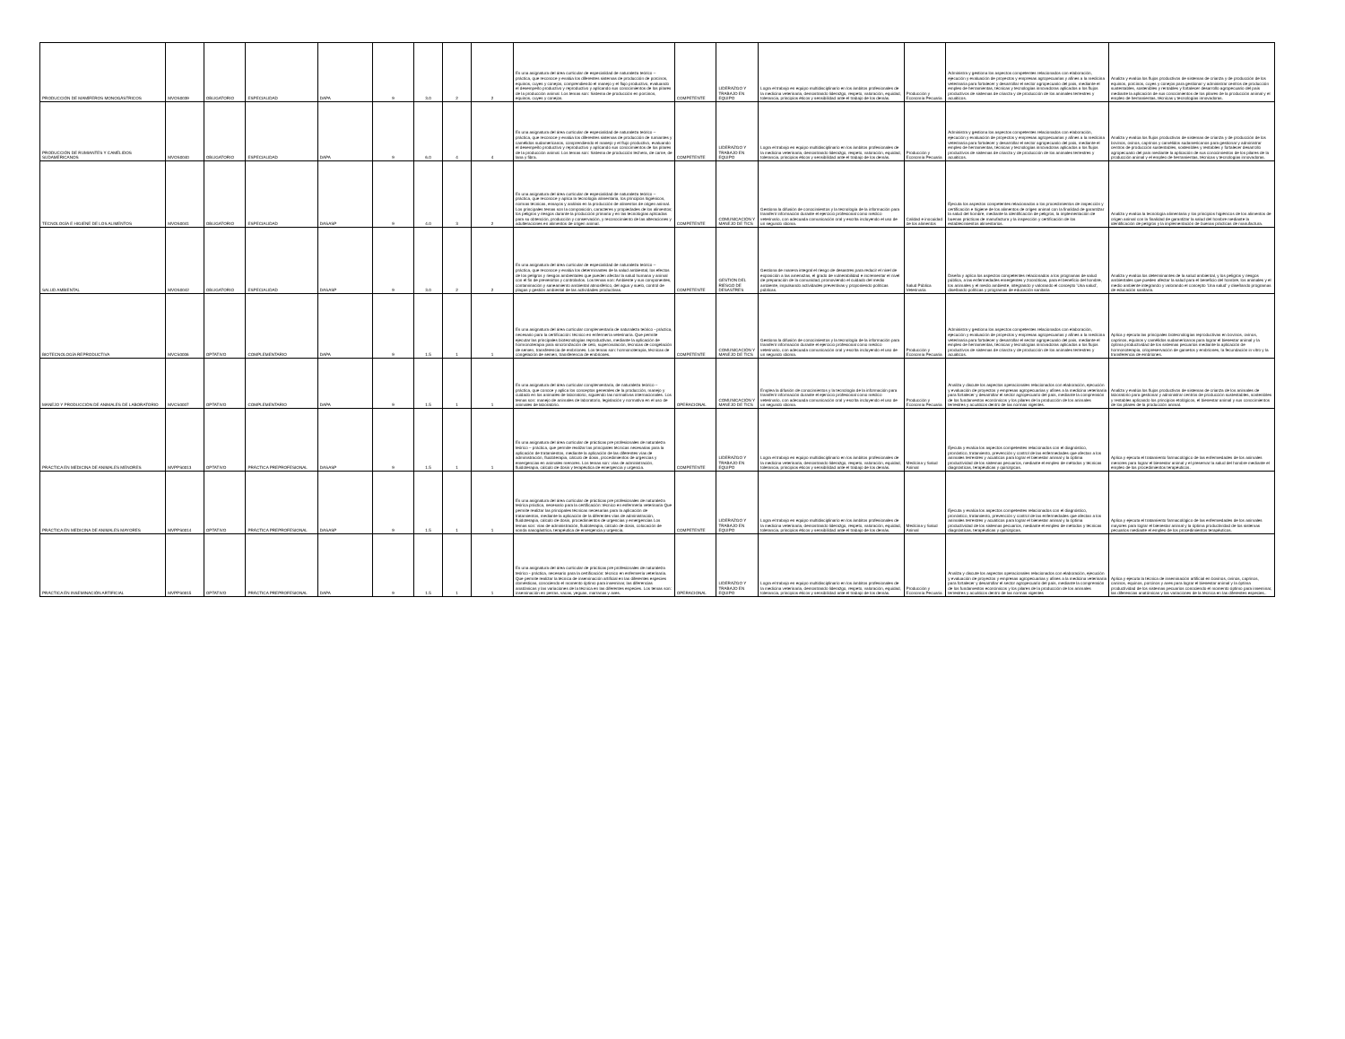| PRODUCCIÓN DE MAMÍFEROS MONOGÁSTRICOS | MVOS0039 | OBLIGATORIO | ESPECIALIDAD | DAPA | 9 | 3.0 | 2 | 2 | Es una asignatura del área curricular de especialidad de naturaleza teórico – práctica, que reconoce y evalúa los diferentes sistemas de producción de porcinos, equinos, cuyes y conejos, comprendiendo el manejo y el flujo productivo, evaluando el desempeño productivo y reproductivo y aplicando sus conocimientos de los pilares de la producción animal. Los temas son: Sistema de producción en porcinos, equinos, cuyes y conejos. | COMPETENTE | LIDERAZGO Y TRABAJO EN EQUIPO | Logra el trabajo en equipo multidisciplinario en los ámbitos profesionales de la medicina veterinaria, demostrando liderazgo, respeto, valoración, equidad, tolerancia, principios éticos y sensibilidad ante el trabajo de los demás. | Producción y Economía Pecuaria | Administra y gestiona los aspectos competentes relacionados con elaboración, ejecución y evaluación de proyectos y empresas agropecuarias y afines a la medicina veterinaria para fortalecer y desarrollar el sector agropecuario del país, mediante el empleo de herramientas, técnicas y tecnologías innovadoras aplicados a los flujos productivos de sistemas de crianza y de producción de los animales terrestres y acuáticos. | Analiza y evalúa los flujos productivos de sistemas de crianza y de producción de los equinos, porcinos, cuyes y conejos para gestionar y administrar centros de producción sustentables, sostenibles y rentables y fortalecer desarrollo agropecuario del país mediante la aplicación de sus conocimientos de los pilares de la producción animal y el empleo de herramientas, técnicas y tecnologías innovadoras. |
| PRODUCCIÓN DE RUMIANTES Y CAMÉLIDOS SUDAMERICANOS | MVOS0040 | OBLIGATORIO | ESPECIALIDAD | DAPA | 9 | 6.0 | 4 | 4 | Es una asignatura del área curricular de especialidad de naturaleza teórico – práctica, que reconoce y evalúa los diferentes sistemas de producción de rumiantes y camélidos sudamericanos, comprendiendo el manejo y el flujo productivo, evaluando el desempeño productivo y reproductivo y aplicando sus conocimientos de los pilares de la producción animal. Los temas son: Sistema de producción lechera, de carne, de lana y fibra. | COMPETENTE | LIDERAZGO Y TRABAJO EN EQUIPO | Logra el trabajo en equipo multidisciplinario en los ámbitos profesionales de la medicina veterinaria, demostrando liderazgo, respeto, valoración, equidad, tolerancia, principios éticos y sensibilidad ante el trabajo de los demás. | Producción y Economía Pecuaria | Administra y gestiona los aspectos competentes relacionados con elaboración, ejecución y evaluación de proyectos y empresas agropecuarias y afines a la medicina veterinaria para fortalecer y desarrollar el sector agropecuario del país, mediante el empleo de herramientas, técnicas y tecnologías innovadoras aplicados a los flujos productivos de sistemas de crianza y de producción de los animales terrestres y acuáticos. | Analiza y evalúa los flujos productivos de sistemas de crianza y de producción de los bovinos, ovinos, caprinos y camélidos sudamericanos para gestionar y administrar centros de producción sustentables, sostenibles y rentables y fortalecer desarrollo agropecuario del país mediante la aplicación de sus conocimientos de los pilares de la producción animal y el empleo de herramientas, técnicas y tecnologías innovadoras. |
| TECNOLOGÍA E HIGIENE DE LOS ALIMENTOS | MVOS0041 | OBLIGATORIO | ESPECIALIDAD | DASASP | 9 | 4.0 | 3 | 2 | Es una asignatura del área curricular de especialidad de naturaleza teórico – práctica, que reconoce y aplica la tecnología alimentaria, los principios higiénicos, normas técnicas, ensayos y análisis en la producción de alimentos de origen animal. Los principales temas son la composición, caracteres y propiedades de los alimentos; los peligros y riesgos durante la producción primaria y en las tecnologías aplicadas para su obtención, producción y conservación, y reconocimiento de las alteraciones y adulteraciones en alimentos de origen animal. | COMPETENTE | COMUNICACIÓN Y MANEJO DE TICS | Gestiona la difusión de conocimientos y la tecnología de la información para transferir información durante el ejercicio profesional como médico veterinario, con adecuada comunicación oral y escrita incluyendo el uso de un segundo idioma. | Calidad e inocuidad de los alimentos | Ejecuta los aspectos competentes relacionados a los procedimientos de inspección y certificación e higiene de los alimentos de origen animal con la finalidad de garantizar la salud del hombre, mediante la identificación de peligros, la implementación de buenas prácticas de manufactura y la inspección y certificación de los establecimientos alimentarios. | Analiza y evalúa la tecnología alimentaria y los principios higiénicos de los alimentos de origen animal con la finalidad de garantizar la salud del hombre mediante la identificación de peligros y la implementación de buenas prácticas de manufactura. |
| SALUD AMBIENTAL | MVOS0042 | OBLIGATORIO | ESPECIALIDAD | DASASP | 9 | 3.0 | 2 | 2 | Es una asignatura del área curricular de especialidad de naturaleza teórico – práctica, que reconoce y evalúa los determinantes de la salud ambiental, los efectos de los peligros y riesgos ambientales que pueden afectar la salud humana y animal con el fin de prevenirlos y controlarlos. Los temas son: Ambiente y sus componentes, contaminación y saneamiento ambiental atmosférico, del agua y suelo, control de plagas y gestión ambiental de las actividades productivas. | COMPETENTE | GESTIÓN DEL RIESGO DE DESASTRES | Gestiona de manera integral el riesgo de desastres para reducir el nivel de exposición a las amenazas, el grado de vulnerabilidad e incrementar el nivel de preparación de la comunidad, promoviendo el cuidado del medio ambiente, impulsando actividades preventivas y proponiendo políticas públicas. | Salud Pública Veterinaria | Diseña y aplica los aspectos competentes relacionados a los programas de salud pública, a las enfermedades emergentes y zoonóticas, para el beneficio del hombre, los animales y el medio ambiente, integrando y valorando el concepto 'Una salud', diseñando políticas y programas de educación sanitaria | Analiza y evalúa los determinantes de la salud ambiental, y los peligros y riesgos ambientales que pueden afectar la salud para el beneficio del hombre, los animales y el medio ambiente integrando y valorando el concepto 'Una salud' y diseñando programas de educación sanitaria. |
| BIOTECNOLOGÍA REPRODUCTIVA | MVCS0006 | OPTATIVO | COMPLEMENTARIO | DAPA | 9 | 1.5 | 1 | 1 | Es una asignatura del área curricular complementaria de naturaleza teórico - práctica, necesario para la certificación: técnico en enfermería veterinaria. Que permite ejecutar las principales biotecnologías reproductivas, mediante la aplicación de hormonoterapia para sincronización de celo, superovulación, técnicas de congelación de semen, transferencia de embriones. Los temas son: hormonoterapia, técnicas de congelación de semen, transferencia de embriones. | COMPETENTE | COMUNICACIÓN Y MANEJO DE TICS | Gestiona la difusión de conocimientos y la tecnología de la información para transferir información durante el ejercicio profesional como médico veterinario, con adecuada comunicación oral y escrita incluyendo el uso de un segundo idioma. | Producción y Economía Pecuaria | Administra y gestiona los aspectos competentes relacionados con elaboración, ejecución y evaluación de proyectos y empresas agropecuarias y afines a la medicina veterinaria para fortalecer y desarrollar el sector agropecuario del país, mediante el empleo de herramientas, técnicas y tecnologías innovadoras aplicados a los flujos productivos de sistemas de crianza y de producción de los animales terrestres y acuáticos. | Aplica y ejecuta las principales biotecnologías reproductivas en bovinos, ovinos, caprinos, equinos y camélidos sudamericanos para lograr el bienestar animal y la óptima productividad de los sistemas pecuarios mediante la aplicación de hormonoterapia, criopreservación de gametos y embriones, la fecundación in vitro y la transferencia de embriones. |
| MANEJO Y PRODUCCIÓN DE ANIMALES DE LABORATORIO | MVCS0007 | OPTATIVO | COMPLEMENTARIO | DAPA | 9 | 1.5 | 1 | 1 | Es una asignatura del área curricular complementaria, de naturaleza teórico – práctica, que conoce y aplica los conceptos generales de la producción, manejo y cuidado en los animales de laboratorio, siguiendo las normativas internacionales. Los temas son: manejo de animales de laboratorio, legislación y normativa en el uso de animales de laboratorio. | OPERACIONAL | COMUNICACIÓN Y MANEJO DE TICS | Emplea la difusión de conocimientos y la tecnología de la información para transferir información durante el ejercicio profesional como médico veterinario, con adecuada comunicación oral y escrita incluyendo el uso de un segundo idioma. | Producción y Economía Pecuaria | Analiza y discute los aspectos operacionales relacionados con elaboración, ejecución y evaluación de proyectos y empresas agropecuarias y afines a la medicina veterinaria para fortalecer y desarrollar el sector agropecuario del país, mediante la comprensión de los fundamentos económicos y los pilares de la producción de los animales terrestres y acuáticos dentro de las normas vigentes. | Analiza y evalúa los flujos productivos de sistemas de crianza de los animales de laboratorio para gestionar y administrar centros de producción sustentables, sostenibles y rentables aplicando los principios etológicos, el bienestar animal y sus conocimientos de los pilares de la producción animal. |
| PRÁCTICA EN MEDICINA DE ANIMALES MENORES | MVPPS0013 | OPTATIVO | PRÁCTICA PREPROFESIONAL | DASASP | 9 | 1.5 | 1 | 1 | Es una asignatura del área curricular de prácticas pre profesionales de naturaleza teórico – práctica, que permite realizar las principales técnicas necesarias para la aplicación de tratamientos, mediante la aplicación de las diferentes vías de administración, fluidoterapia, cálculo de dosis, procedimientos de urgencias y emergencias en animales menores. Los temas son: vías de administración, fluidoterapia, cálculo de dosis y terapéutica de emergencia y urgencia. | COMPETENTE | LIDERAZGO Y TRABAJO EN EQUIPO | Logra el trabajo en equipo multidisciplinario en los ámbitos profesionales de la medicina veterinaria, demostrando liderazgo, respeto, valoración, equidad, tolerancia, principios éticos y sensibilidad ante el trabajo de los demás. | Medicina y Salud Animal | Ejecuta y evalúa los aspectos competentes relacionados con el diagnóstico, pronóstico, tratamiento, prevención y control de las enfermedades que afectan a los animales terrestres y acuáticos para lograr el bienestar animal y la óptima productividad de los sistemas pecuarios, mediante el empleo de métodos y técnicas diagnósticas, terapéuticas y quirúrgicas. | Aplica y ejecuta el tratamiento farmacológico de las enfermedades de los animales menores para lograr el bienestar animal y el preservar la salud del hombre mediante el empleo de los procedimientos terapéuticos. |
| PRÁCTICA EN MEDICINA DE ANIMALES MAYORES | MVPPS0014 | OPTATIVO | PRÁCTICA PREPROFESIONAL | DASASP | 9 | 1.5 | 1 | 1 | Es una asignatura del área curricular de prácticas pre profesionales de naturaleza teórica práctica, necesario para la certificación: técnico en enfermería veterinaria Que permite realizar las principales técnicas necesarias para la aplicación de tratamientos, mediante la aplicación de la diferentes vías de administración, fluidoterapia, cálculo de dosis, procedimientos de urgencias y emergencias Los temas son: vías de administración, fluidoterapia, cálculo de dosis, colocación de sonda nasogástrica, terapéutica de emergencia y urgencia. | COMPETENTE | LIDERAZGO Y TRABAJO EN EQUIPO | Logra el trabajo en equipo multidisciplinario en los ámbitos profesionales de la medicina veterinaria, demostrando liderazgo, respeto, valoración, equidad, tolerancia, principios éticos y sensibilidad ante el trabajo de los demás. | Medicina y Salud Animal | Ejecuta y evalúa los aspectos competentes relacionados con el diagnóstico, pronóstico, tratamiento, prevención y control de las enfermedades que afectan a los animales terrestres y acuáticos para lograr el bienestar animal y la óptima productividad de los sistemas pecuarios, mediante el empleo de métodos y técnicas diagnósticas, terapéuticas y quirúrgicas. | Aplica y ejecuta el tratamiento farmacológico de las enfermedades de los animales mayores para lograr el bienestar animal y la óptima productividad de los sistemas pecuarios mediante el empleo de los procedimientos terapéuticos. |
| PRÁCTICA EN INSEMINACIÓN ARTIFICIAL | MVPPS0015 | OPTATIVO | PRÁCTICA PREPROFESIONAL | DAPA | 9 | 1.5 | 1 | 1 | Es una asignatura del área curricular de prácticas pre profesionales de naturaleza teórico - práctica, necesario para la certificación: técnico en enfermería veterinaria. Que permite realizar la técnica de inseminación artificial en las diferentes especies domésticas, conociendo el momento óptimo para inseminar, las diferencias anatómicas y las variaciones de la técnica en las diferentes especies. Los temas son: inseminación en perras, vacas, yeguas, marranas y aves. | OPERACIONAL | LIDERAZGO Y TRABAJO EN EQUIPO | Logra el trabajo en equipo multidisciplinario en los ámbitos profesionales de la medicina veterinaria, demostrando liderazgo, respeto, valoración, equidad, tolerancia, principios éticos y sensibilidad ante el trabajo de los demás. | Producción y Economía Pecuaria | Analiza y discute los aspectos operacionales relacionados con elaboración, ejecución y evaluación de proyectos y empresas agropecuarias y afines a la medicina veterinaria para fortalecer y desarrollar el sector agropecuario del país, mediante la comprensión de los fundamentos económicos y los pilares de la producción de los animales terrestres y acuáticos dentro de las normas vigentes | Aplica y ejecuta la técnica de inseminación artificial en bovinos, ovinos, caprinos, caninos, equinos, porcinos y aves para lograr el bienestar animal y la óptima productividad de los sistemas pecuarios conociendo el momento óptimo para inseminar, las diferencias anatómicas y las variaciones de la técnica en las diferentes especies.. |